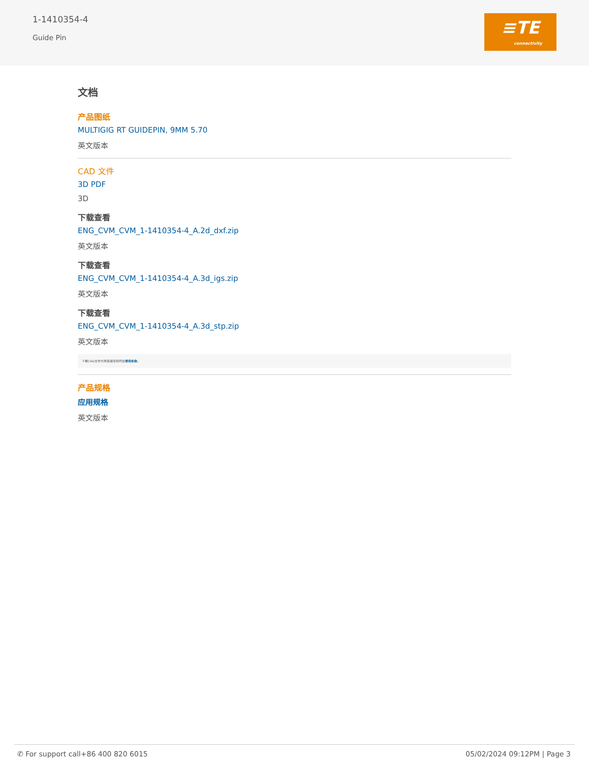1-1410354-4
Guide Pin
≡TE
connectivity
文档
产品图纸
MULTIGIG RT GUIDEPIN, 9MM 5.70
英文版本
CAD 文件
3D PDF
3D
下载查看
ENG_CVM_CVM_1-1410354-4_A.2d_dxf.zip
英文版本
下载查看
ENG_CVM_CVM_1-1410354-4_A.3d_igs.zip
英文版本
下载查看
ENG_CVM_CVM_1-1410354-4_A.3d_stp.zip
英文版本
下载CAD文件代表我接受和同意使用条款。
产品规格
应用规格
英文版本
✆ For support call+86 400 820 6015 05/02/2024 09:12PM | Page 3